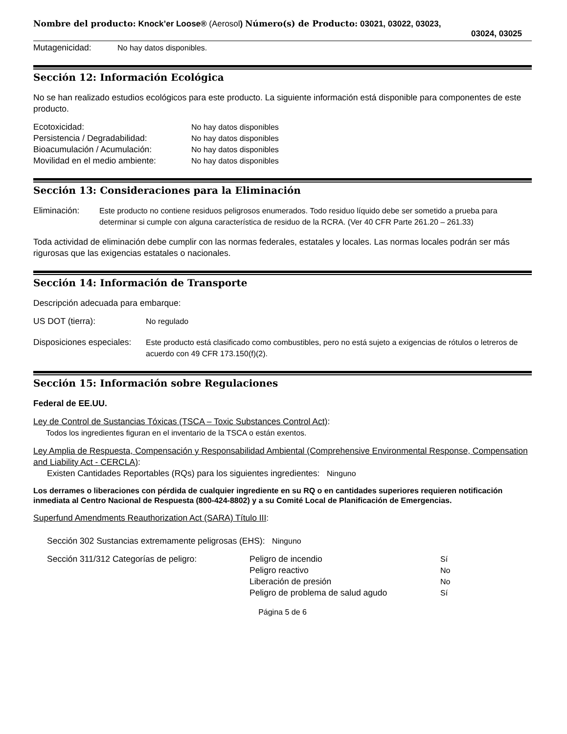Nombre del producto: Knock’er Loose® (Aerosol) Número(s) de Producto: 03021, 03022, 03023,
03024, 03025
Mutagenicidad: No hay datos disponibles.
Sección 12: Información Ecológica
No se han realizado estudios ecológicos para este producto. La siguiente información está disponible para componentes de este producto.
Ecotoxicidad: No hay datos disponibles
Persistencia / Degradabilidad: No hay datos disponibles
Bioacumulación / Acumulación: No hay datos disponibles
Movilidad en el medio ambiente:
No hay datos disponibles
Sección 13: Consideraciones para la Eliminación
Eliminación: Este producto no contiene residuos peligrosos enumerados. Todo residuo líquido debe ser sometido a prueba para determinar si cumple con alguna característica de residuo de la RCRA. (Ver 40 CFR Parte 261.20 – 261.33)
Toda actividad de eliminación debe cumplir con las normas federales, estatales y locales. Las normas locales podrán ser más rigurosas que las exigencias estatales o nacionales.
Sección 14: Información de Transporte
Descripción adecuada para embarque:
US DOT (tierra): No regulado
Disposiciones especiales:
Este producto está clasificado como combustibles, pero no está sujeto a exigencias de rótulos o letreros de acuerdo con 49 CFR 173.150(f)(2).
Sección 15: Información sobre Regulaciones
Federal de EE.UU.
Ley de Control de Sustancias Tóxicas (TSCA – Toxic Substances Control Act):
Todos los ingredientes figuran en el inventario de la TSCA o están exentos.
Ley Amplia de Respuesta, Compensación y Responsabilidad Ambiental (Comprehensive Environmental Response, Compensation and Liability Act - CERCLA):
Existen Cantidades Reportables (RQs) para los siguientes ingredientes: Ninguno
Los derrames o liberaciones con pérdida de cualquier ingrediente en su RQ o en cantidades superiores requieren notificación inmediata al Centro Nacional de Respuesta (800-424-8802) y a su Comité Local de Planificación de Emergencias.
Superfund Amendments Reauthorization Act (SARA) Título III:
Sección 302 Sustancias extremamente peligrosas (EHS): Ninguno
Sección 311/312 Categorías de peligro:
Peligro de incendio Sí
Peligro reactivo No
Liberación de presión No
Peligro de problema de salud agudo Sí
Página 5 de 6